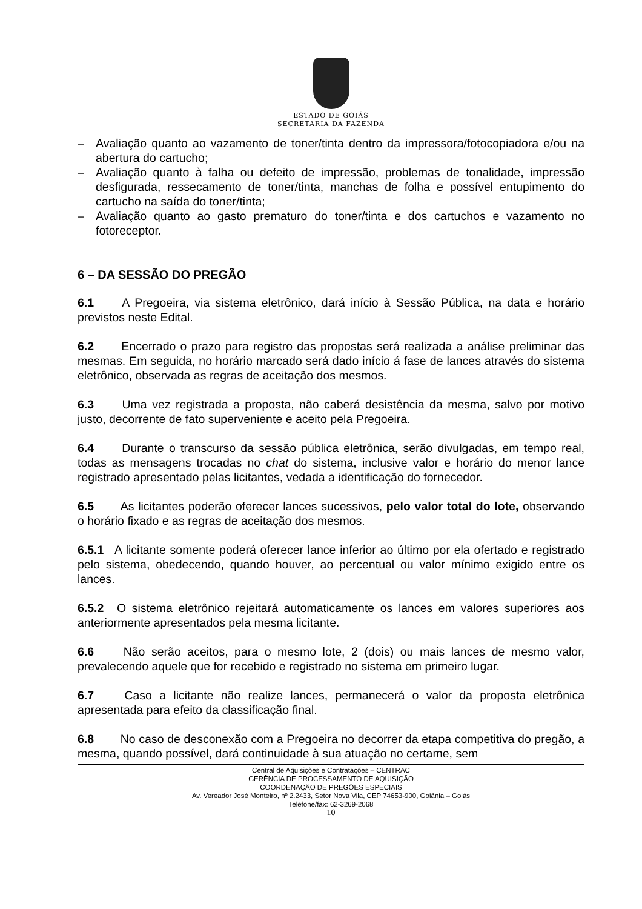ESTADO DE GOIÁS
SECRETARIA DA FAZENDA
– Avaliação quanto ao vazamento de toner/tinta dentro da impressora/fotocopiadora e/ou na abertura do cartucho;
– Avaliação quanto à falha ou defeito de impressão, problemas de tonalidade, impressão desfigurada, ressecamento de toner/tinta, manchas de folha e possível entupimento do cartucho na saída do toner/tinta;
– Avaliação quanto ao gasto prematuro do toner/tinta e dos cartuchos e vazamento no fotoreceptor.
6 – DA SESSÃO DO PREGÃO
6.1 A Pregoeira, via sistema eletrônico, dará início à Sessão Pública, na data e horário previstos neste Edital.
6.2 Encerrado o prazo para registro das propostas será realizada a análise preliminar das mesmas. Em seguida, no horário marcado será dado início á fase de lances através do sistema eletrônico, observada as regras de aceitação dos mesmos.
6.3 Uma vez registrada a proposta, não caberá desistência da mesma, salvo por motivo justo, decorrente de fato superveniente e aceito pela Pregoeira.
6.4 Durante o transcurso da sessão pública eletrônica, serão divulgadas, em tempo real, todas as mensagens trocadas no chat do sistema, inclusive valor e horário do menor lance registrado apresentado pelas licitantes, vedada a identificação do fornecedor.
6.5 As licitantes poderão oferecer lances sucessivos, pelo valor total do lote, observando o horário fixado e as regras de aceitação dos mesmos.
6.5.1 A licitante somente poderá oferecer lance inferior ao último por ela ofertado e registrado pelo sistema, obedecendo, quando houver, ao percentual ou valor mínimo exigido entre os lances.
6.5.2 O sistema eletrônico rejeitará automaticamente os lances em valores superiores aos anteriormente apresentados pela mesma licitante.
6.6 Não serão aceitos, para o mesmo lote, 2 (dois) ou mais lances de mesmo valor, prevalecendo aquele que for recebido e registrado no sistema em primeiro lugar.
6.7 Caso a licitante não realize lances, permanecerá o valor da proposta eletrônica apresentada para efeito da classificação final.
6.8 No caso de desconexão com a Pregoeira no decorrer da etapa competitiva do pregão, a mesma, quando possível, dará continuidade à sua atuação no certame, sem
Central de Aquisições e Contratações – CENTRAC
GERÊNCIA DE PROCESSAMENTO DE AQUISIÇÃO
COORDENAÇÃO DE PREGÕES ESPECIAIS
Av. Vereador José Monteiro, nº 2.2433, Setor Nova Vila, CEP 74653-900, Goiânia – Goiás
Telefone/fax: 62-3269-2068
10